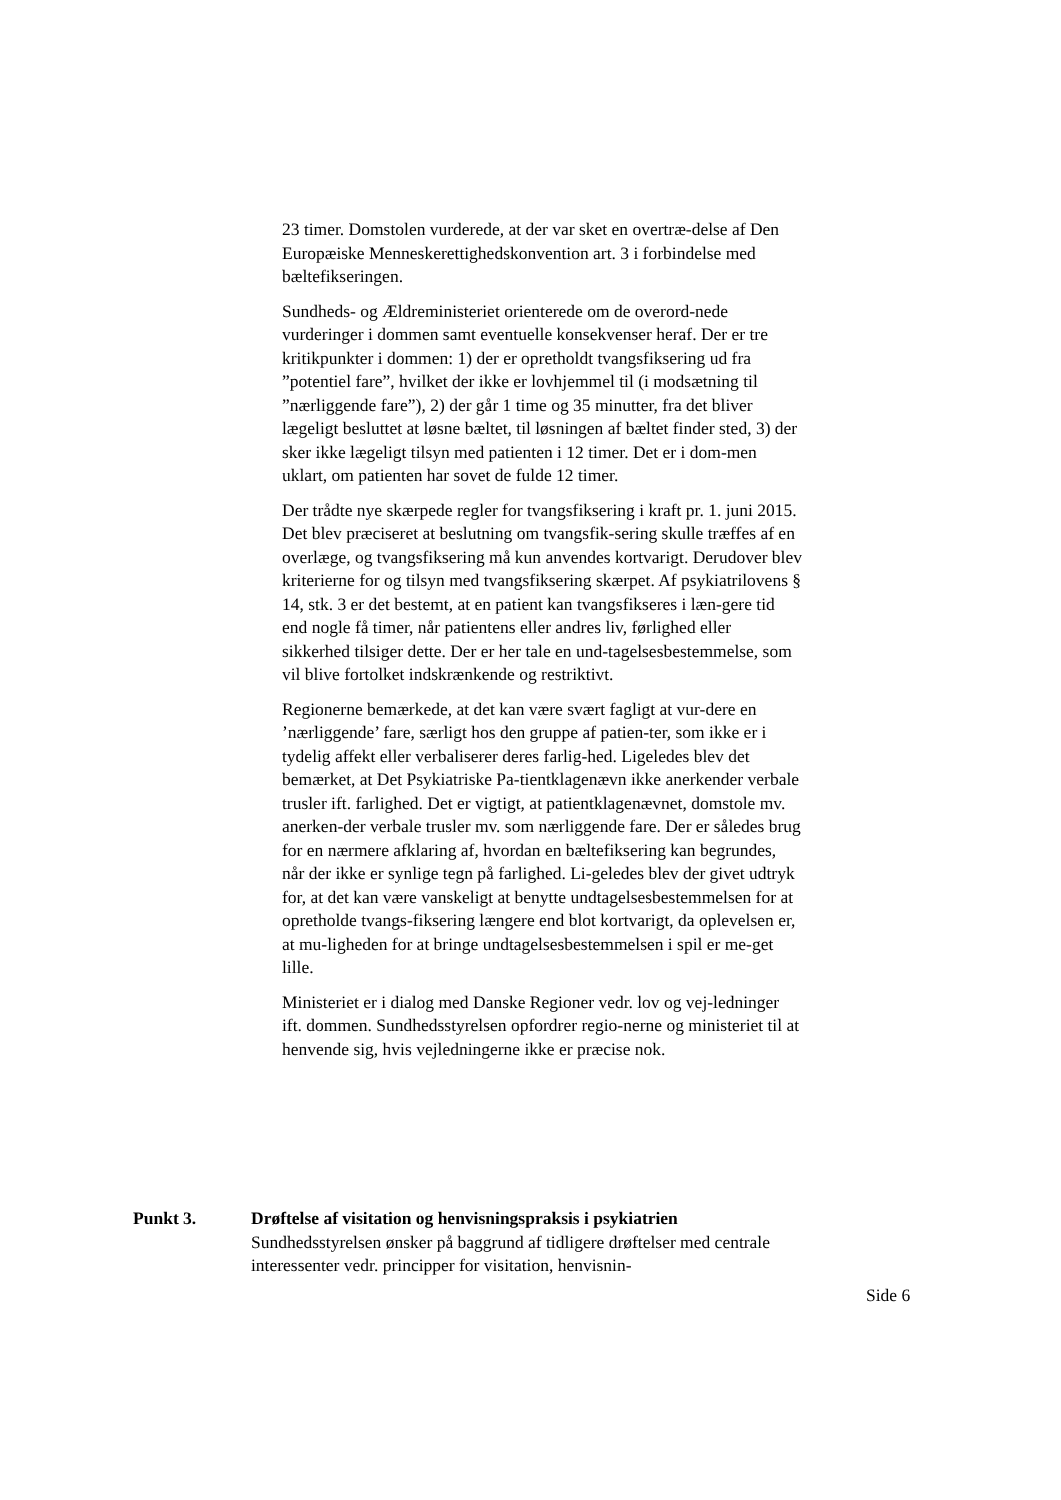23 timer. Domstolen vurderede, at der var sket en overtræ-delse af Den Europæiske Menneskerettighedskonvention art. 3 i forbindelse med bæltefikseringen.
Sundheds- og Ældreministeriet orienterede om de overord-nede vurderinger i dommen samt eventuelle konsekvenser heraf. Der er tre kritikpunkter i dommen: 1) der er opretholdt tvangsfiksering ud fra ”potentiel fare”, hvilket der ikke er lovhjemmel til (i modsætning til ”nærliggende fare”), 2) der går 1 time og 35 minutter, fra det bliver lægeligt besluttet at løsne bæltet, til løsningen af bæltet finder sted, 3) der sker ikke lægeligt tilsyn med patienten i 12 timer. Det er i dom-men uklart, om patienten har sovet de fulde 12 timer.
Der trådte nye skærpede regler for tvangsfiksering i kraft pr. 1. juni 2015. Det blev præciseret at beslutning om tvangsfik-sering skulle træffes af en overlæge, og tvangsfiksering må kun anvendes kortvarigt. Derudover blev kriterierne for og tilsyn med tvangsfiksering skærpet. Af psykiatrilovens § 14, stk. 3 er det bestemt, at en patient kan tvangsfikseres i læn-gere tid end nogle få timer, når patientens eller andres liv, førlighed eller sikkerhed tilsiger dette. Der er her tale en und-tagelsesbestemmelse, som vil blive fortolket indskrænkende og restriktivt.
Regionerne bemærkede, at det kan være svært fagligt at vur-dere en ’nærliggende’ fare, særligt hos den gruppe af patien-ter, som ikke er i tydelig affekt eller verbaliserer deres farlig-hed. Ligeledes blev det bemærket, at Det Psykiatriske Pa-tientklagenævn ikke anerkender verbale trusler ift. farlighed. Det er vigtigt, at patientklagenævnet, domstole mv. anerken-der verbale trusler mv. som nærliggende fare. Der er således brug for en nærmere afklaring af, hvordan en bæltefiksering kan begrundes, når der ikke er synlige tegn på farlighed. Li-geledes blev der givet udtryk for, at det kan være vanskeligt at benytte undtagelsesbestemmelsen for at opretholde tvangs-fiksering længere end blot kortvarigt, da oplevelsen er, at mu-ligheden for at bringe undtagelsesbestemmelsen i spil er me-get lille.
Ministeriet er i dialog med Danske Regioner vedr. lov og vej-ledninger ift. dommen. Sundhedsstyrelsen opfordrer regio-nerne og ministeriet til at henvende sig, hvis vejledningerne ikke er præcise nok.
Punkt 3. Drøftelse af visitation og henvisningspraksis i psykiatrien
Sundhedsstyrelsen ønsker på baggrund af tidligere drøftelser med centrale interessenter vedr. principper for visitation, henvisnin-
Side 6